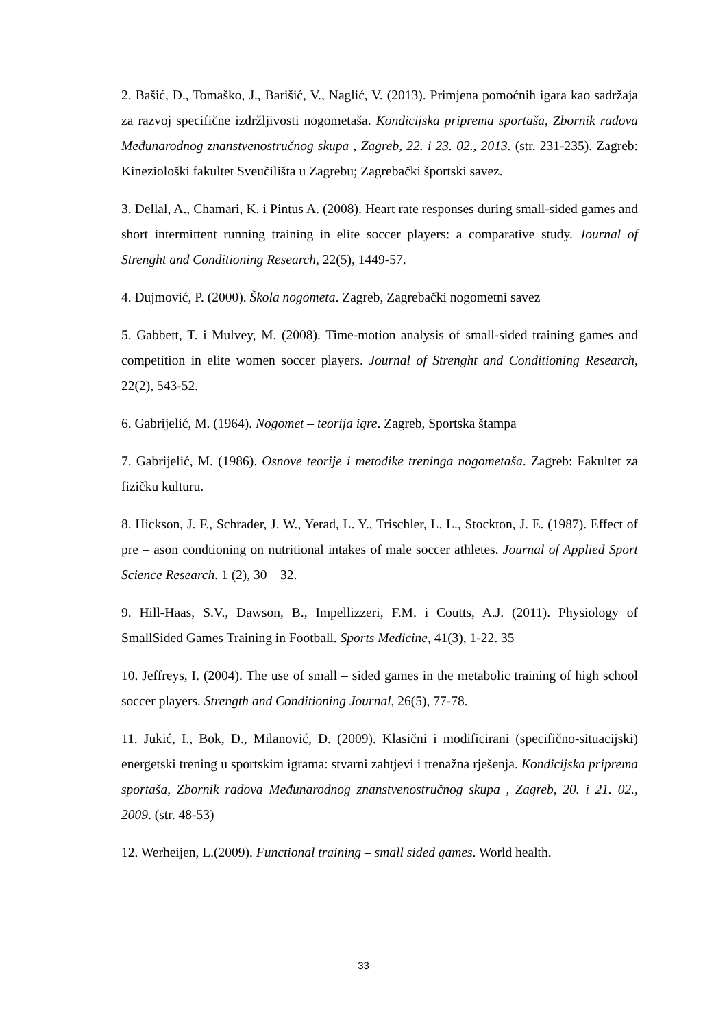2. Bašić, D., Tomaško, J., Barišić, V., Naglić, V. (2013). Primjena pomoćnih igara kao sadržaja za razvoj specifične izdržljivosti nogometaša. Kondicijska priprema sportaša, Zbornik radova Međunarodnog znanstvenostručnog skupa , Zagreb, 22. i 23. 02., 2013. (str. 231-235). Zagreb: Kineziološki fakultet Sveučilišta u Zagrebu; Zagrebački športski savez.
3. Dellal, A., Chamari, K. i Pintus A. (2008). Heart rate responses during small-sided games and short intermittent running training in elite soccer players: a comparative study. Journal of Strenght and Conditioning Research, 22(5), 1449-57.
4. Dujmović, P. (2000). Škola nogometa. Zagreb, Zagrebački nogometni savez
5. Gabbett, T. i Mulvey, M. (2008). Time-motion analysis of small-sided training games and competition in elite women soccer players. Journal of Strenght and Conditioning Research, 22(2), 543-52.
6. Gabrijelić, M. (1964). Nogomet – teorija igre. Zagreb, Sportska štampa
7. Gabrijelić, M. (1986). Osnove teorije i metodike treninga nogometaša. Zagreb: Fakultet za fizičku kulturu.
8. Hickson, J. F., Schrader, J. W., Yerad, L. Y., Trischler, L. L., Stockton, J. E. (1987). Effect of pre – ason condtioning on nutritional intakes of male soccer athletes. Journal of Applied Sport Science Research. 1 (2), 30 – 32.
9. Hill-Haas, S.V., Dawson, B., Impellizzeri, F.M. i Coutts, A.J. (2011). Physiology of SmallSided Games Training in Football. Sports Medicine, 41(3), 1-22. 35
10. Jeffreys, I. (2004). The use of small – sided games in the metabolic training of high school soccer players. Strength and Conditioning Journal, 26(5), 77-78.
11. Jukić, I., Bok, D., Milanović, D. (2009). Klasični i modificirani (specifično-situacijski) energetski trening u sportskim igrama: stvarni zahtjevi i trenažna rješenja. Kondicijska priprema sportaša, Zbornik radova Međunarodnog znanstvenostručnog skupa , Zagreb, 20. i 21. 02., 2009. (str. 48-53)
12. Werheijen, L.(2009). Functional training – small sided games. World health.
33